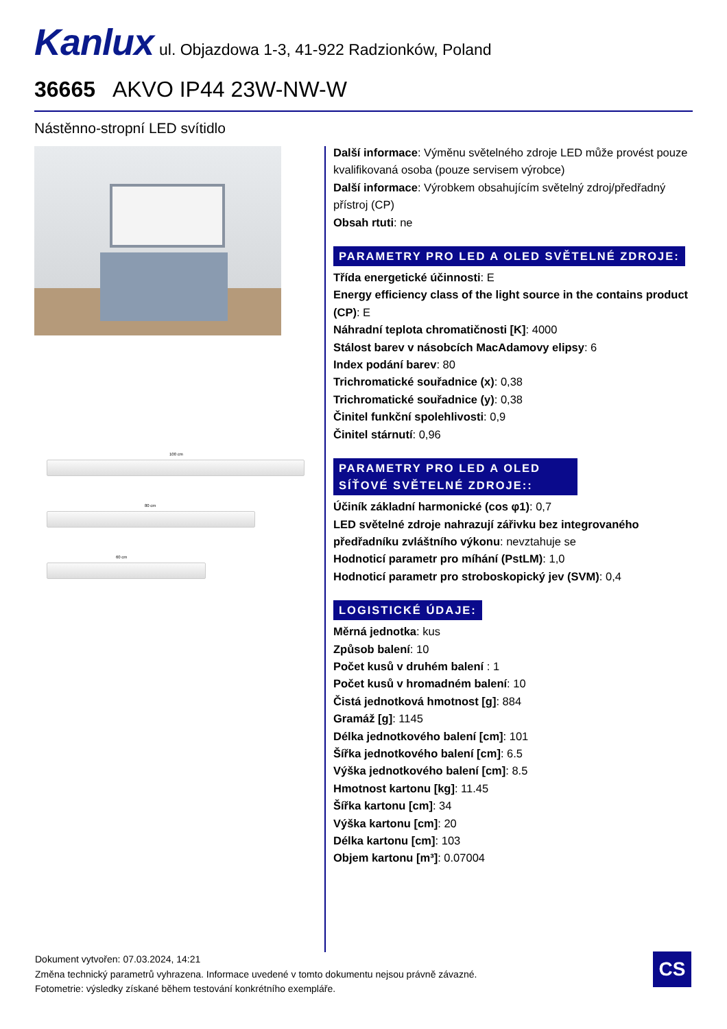Kanlux ul. Objazdowa 1-3, 41-922 Radzionków, Poland
36665 AKVO IP44 23W-NW-W
Nástěnno-stropní LED svítidlo
100 cm
80 cm
60 cm
Další informace: Výměnu světelného zdroje LED může provést pouze kvalifikovaná osoba (pouze servisem výrobce)
Další informace: Výrobkem obsahujícím světelný zdroj/předřadný přístroj (CP)
Obsah rtuti: ne
PARAMETRY PRO LED A OLED SVĚTELNÉ ZDROJE:
Třída energetické účinnosti: E
Energy efficiency class of the light source in the contains product (CP): E
Náhradní teplota chromatičnosti [K]: 4000
Stálost barev v násobcích MacAdamovy elipsy: 6
Index podání barev: 80
Trichromatické souřadnice (x): 0,38
Trichromatické souřadnice (y): 0,38
Činitel funkční spolehlivosti: 0,9
Činitel stárnutí: 0,96
PARAMETRY PRO LED A OLED SÍŤOVÉ SVĚTELNÉ ZDROJE::
Účiník základní harmonické (cos φ1): 0,7
LED světelné zdroje nahrazují zářivku bez integrovaného předřadníku zvláštního výkonu: nevztahuje se
Hodnoticí parametr pro míhání (PstLM): 1,0
Hodnoticí parametr pro stroboskopický jev (SVM): 0,4
LOGISTICKÉ ÚDAJE:
Měrná jednotka: kus
Způsob balení: 10
Počet kusů v druhém balení : 1
Počet kusů v hromadném balení: 10
Čistá jednotková hmotnost [g]: 884
Gramáž [g]: 1145
Délka jednotkového balení [cm]: 101
Šířka jednotkového balení [cm]: 6.5
Výška jednotkového balení [cm]: 8.5
Hmotnost kartonu [kg]: 11.45
Šířka kartonu [cm]: 34
Výška kartonu [cm]: 20
Délka kartonu [cm]: 103
Objem kartonu [m³]: 0.07004
Dokument vytvořen: 07.03.2024, 14:21
Změna technický parametrů vyhrazena. Informace uvedené v tomto dokumentu nejsou právně závazné.
Fotometrie: výsledky získané během testování konkrétního exempláře.
CS